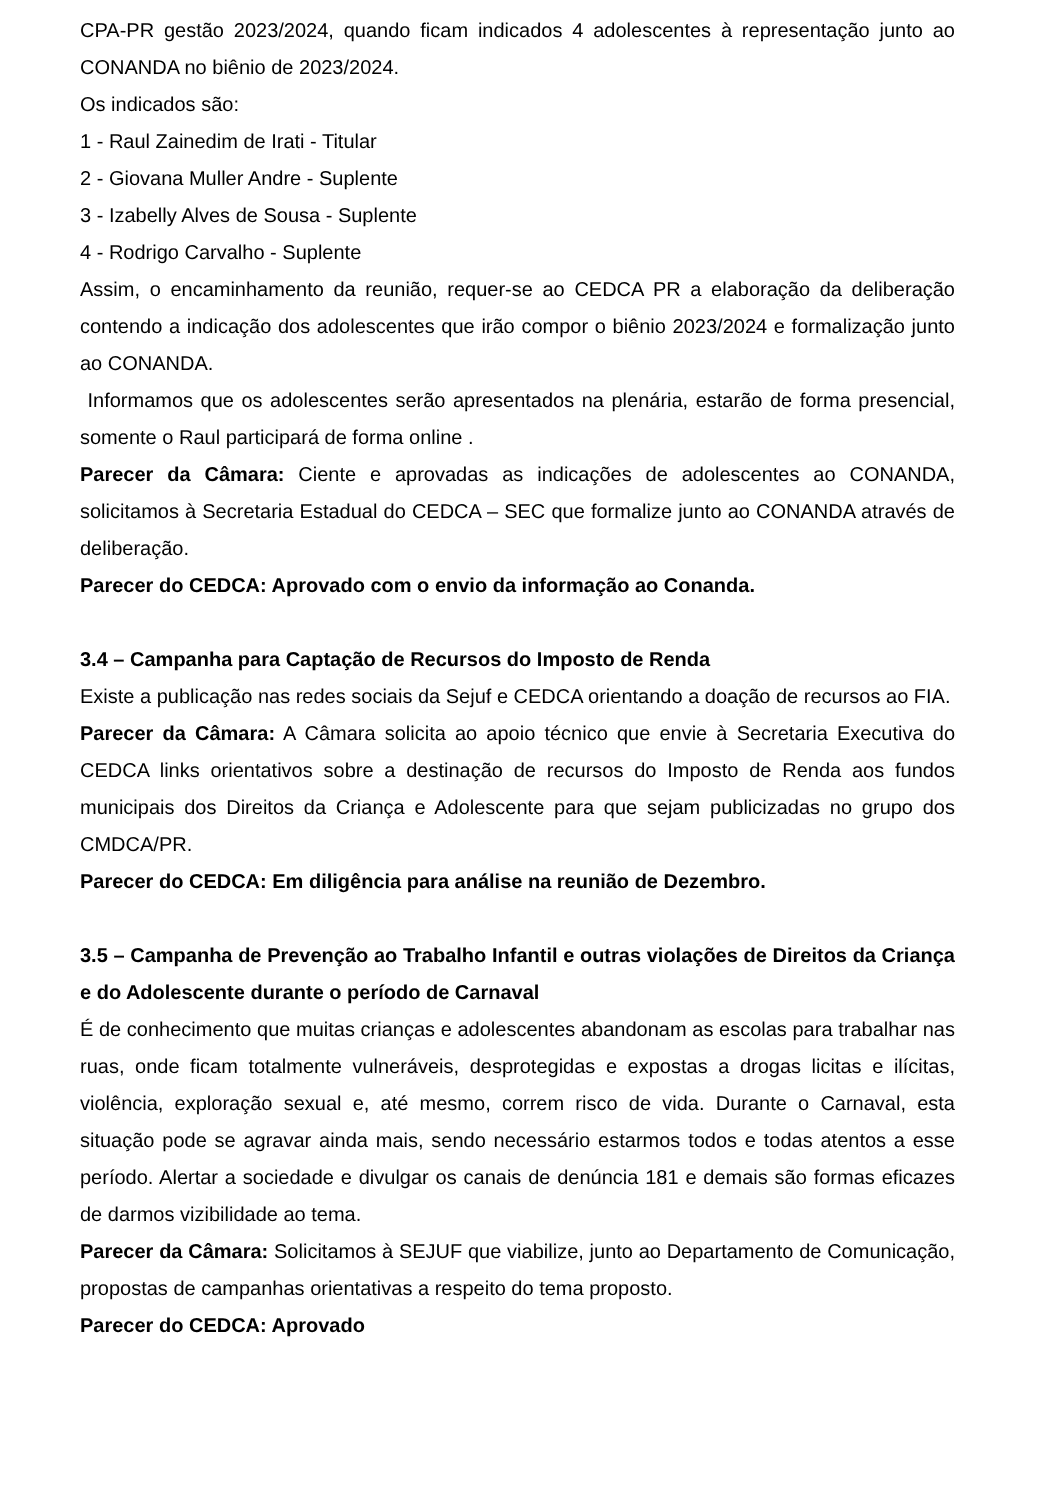CPA-PR gestão 2023/2024, quando ficam indicados 4 adolescentes à representação junto ao CONANDA no biênio de 2023/2024.
Os indicados são:
1 - Raul Zainedim de Irati - Titular
2 - Giovana Muller Andre - Suplente
3 - Izabelly Alves de Sousa - Suplente
4 - Rodrigo Carvalho - Suplente
Assim, o encaminhamento da reunião, requer-se ao CEDCA PR a elaboração da deliberação contendo a indicação dos adolescentes que irão compor o biênio 2023/2024 e formalização junto ao CONANDA.
Informamos que os adolescentes serão apresentados na plenária, estarão de forma presencial, somente o Raul participará de forma online .
Parecer da Câmara: Ciente e aprovadas as indicações de adolescentes ao CONANDA, solicitamos à Secretaria Estadual do CEDCA – SEC que formalize junto ao CONANDA através de deliberação.
Parecer do CEDCA: Aprovado com o envio da informação ao Conanda.
3.4 – Campanha para Captação de Recursos do Imposto de Renda
Existe a publicação nas redes sociais da Sejuf e CEDCA orientando a doação de recursos ao FIA.
Parecer da Câmara: A Câmara solicita ao apoio técnico que envie à Secretaria Executiva do CEDCA links orientativos sobre a destinação de recursos do Imposto de Renda aos fundos municipais dos Direitos da Criança e Adolescente para que sejam publicizadas no grupo dos CMDCA/PR.
Parecer do CEDCA: Em diligência para análise na reunião de Dezembro.
3.5 – Campanha de Prevenção ao Trabalho Infantil e outras violações de Direitos da Criança e do Adolescente durante o período de Carnaval
É de conhecimento que muitas crianças e adolescentes abandonam as escolas para trabalhar nas ruas, onde ficam totalmente vulneráveis, desprotegidas e expostas a drogas licitas e ilícitas, violência, exploração sexual e, até mesmo, correm risco de vida. Durante o Carnaval, esta situação pode se agravar ainda mais, sendo necessário estarmos todos e todas atentos a esse período. Alertar a sociedade e divulgar os canais de denúncia 181 e demais são formas eficazes de darmos vizibilidade ao tema.
Parecer da Câmara: Solicitamos à SEJUF que viabilize, junto ao Departamento de Comunicação, propostas de campanhas orientativas a respeito do tema proposto.
Parecer do CEDCA: Aprovado